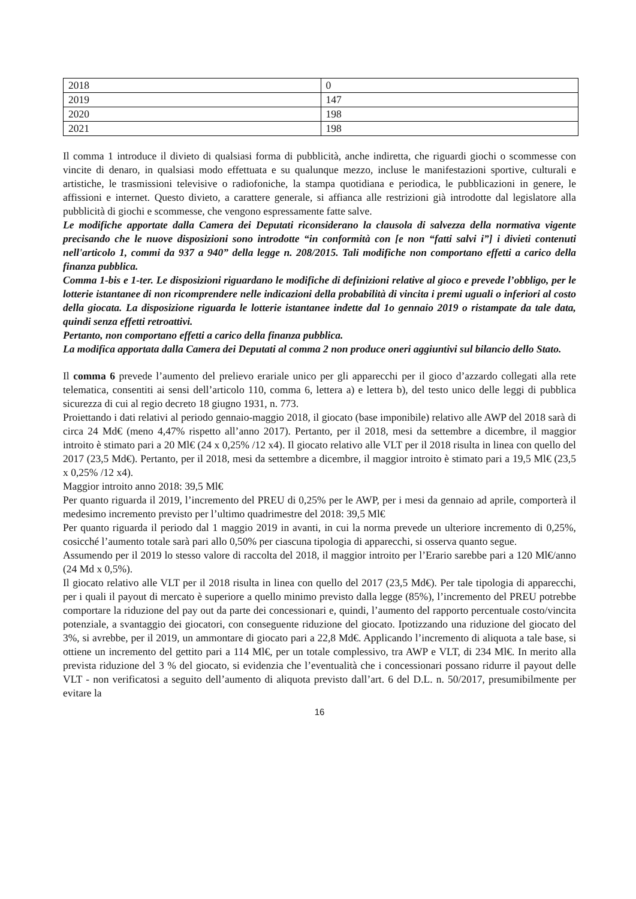| 2018 | 0 |
| 2019 | 147 |
| 2020 | 198 |
| 2021 | 198 |
Il comma 1 introduce il divieto di qualsiasi forma di pubblicità, anche indiretta, che riguardi giochi o scommesse con vincite di denaro, in qualsiasi modo effettuata e su qualunque mezzo, incluse le manifestazioni sportive, culturali e artistiche, le trasmissioni televisive o radiofoniche, la stampa quotidiana e periodica, le pubblicazioni in genere, le affissioni e internet. Questo divieto, a carattere generale, si affianca alle restrizioni già introdotte dal legislatore alla pubblicità di giochi e scommesse, che vengono espressamente fatte salve.
Le modifiche apportate dalla Camera dei Deputati riconsiderano la clausola di salvezza della normativa vigente precisando che le nuove disposizioni sono introdotte “in conformità con [e non “fatti salvi i”] i divieti contenuti nell'articolo 1, commi da 937 a 940” della legge n. 208/2015. Tali modifiche non comportano effetti a carico della finanza pubblica.
Comma 1-bis e 1-ter. Le disposizioni riguardano le modifiche di definizioni relative al gioco e prevede l’obbligo, per le lotterie istantanee di non ricomprendere nelle indicazioni della probabilità di vincita i premi uguali o inferiori al costo della giocata. La disposizione riguarda le lotterie istantanee indette dal 1o gennaio 2019 o ristampate da tale data, quindi senza effetti retroattivi.
Pertanto, non comportano effetti a carico della finanza pubblica.
La modifica apportata dalla Camera dei Deputati al comma 2 non produce oneri aggiuntivi sul bilancio dello Stato.
Il comma 6 prevede l’aumento del prelievo erariale unico per gli apparecchi per il gioco d’azzardo collegati alla rete telematica, consentiti ai sensi dell’articolo 110, comma 6, lettera a) e lettera b), del testo unico delle leggi di pubblica sicurezza di cui al regio decreto 18 giugno 1931, n. 773.
Proiettando i dati relativi al periodo gennaio-maggio 2018, il giocato (base imponibile) relativo alle AWP del 2018 sarà di circa 24 Md€ (meno 4,47% rispetto all’anno 2017). Pertanto, per il 2018, mesi da settembre a dicembre, il maggior introito è stimato pari a 20 Ml€ (24 x 0,25% /12 x4). Il giocato relativo alle VLT per il 2018 risulta in linea con quello del 2017 (23,5 Md€). Pertanto, per il 2018, mesi da settembre a dicembre, il maggior introito è stimato pari a 19,5 Ml€ (23,5 x 0,25% /12 x4).
Maggior introito anno 2018: 39,5 Ml€
Per quanto riguarda il 2019, l’incremento del PREU di 0,25% per le AWP, per i mesi da gennaio ad aprile, comporterà il medesimo incremento previsto per l’ultimo quadrimestre del 2018: 39,5 Ml€
Per quanto riguarda il periodo dal 1 maggio 2019 in avanti, in cui la norma prevede un ulteriore incremento di 0,25%, cosicché l’aumento totale sarà pari allo 0,50% per ciascuna tipologia di apparecchi, si osserva quanto segue.
Assumendo per il 2019 lo stesso valore di raccolta del 2018, il maggior introito per l’Erario sarebbe pari a 120 Ml€/anno (24 Md x 0,5%).
Il giocato relativo alle VLT per il 2018 risulta in linea con quello del 2017 (23,5 Md€). Per tale tipologia di apparecchi, per i quali il payout di mercato è superiore a quello minimo previsto dalla legge (85%), l’incremento del PREU potrebbe comportare la riduzione del pay out da parte dei concessionari e, quindi, l’aumento del rapporto percentuale costo/vincita potenziale, a svantaggio dei giocatori, con conseguente riduzione del giocato. Ipotizzando una riduzione del giocato del 3%, si avrebbe, per il 2019, un ammontare di giocato pari a 22,8 Md€. Applicando l’incremento di aliquota a tale base, si ottiene un incremento del gettito pari a 114 Ml€, per un totale complessivo, tra AWP e VLT, di 234 Ml€. In merito alla prevista riduzione del 3 % del giocato, si evidenzia che l’eventualità che i concessionari possano ridurre il payout delle VLT - non verificatosi a seguito dell’aumento di aliquota previsto dall’art. 6 del D.L. n. 50/2017, presumibilmente per evitare la
16